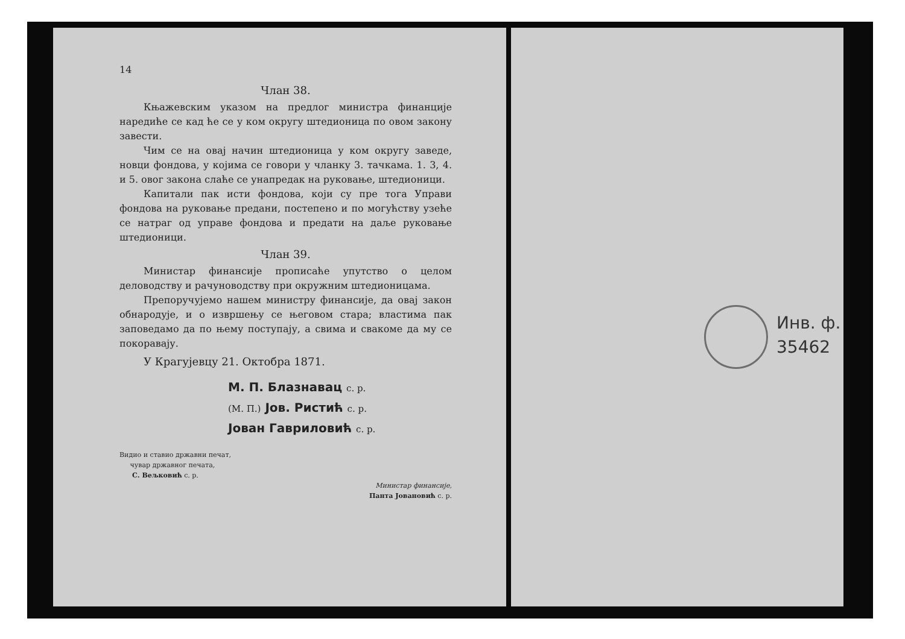14
Члан 38.
Књажевским указом на предлог министра финанције наредиће се кад ће се у ком округу штедионица по овом закону завести.
Чим се на овај начин штедионица у ком округу заведе, новци фондова, у којима се говори у чланку 3. тачкама. 1. 3, 4. и 5. овог закона слаће се унапредак на руковање, штедионици.
Капитали пак исти фондова, који су пре тога Управи фондова на руковање предани, постепено и по могућству узеће се натраг од управе фондова и предати на даље руковање штедионици.
Члан 39.
Министар финансије прописаће упутство о целом деловодству и рачуноводству при окружним штедионицама.
Препоручујемо нашем министру финансије, да овај закон обнародује, и о извршењу се његовом стара; властима пак заповедамо да по њему поступају, а свима и свакоме да му се покоравају.
У Крагујевцу 21. Октобра 1871.
М. П. Блазнавац с. р.
(М. П.) Јов. Ристић с. р.
Јован Гавриловић с. р.
Видио и ставио државни печат,
чувар државног печата,
С. Вељковић с. р.
Министар финансије,
Панта Јовановић с. р.
Инв. ф.
35462